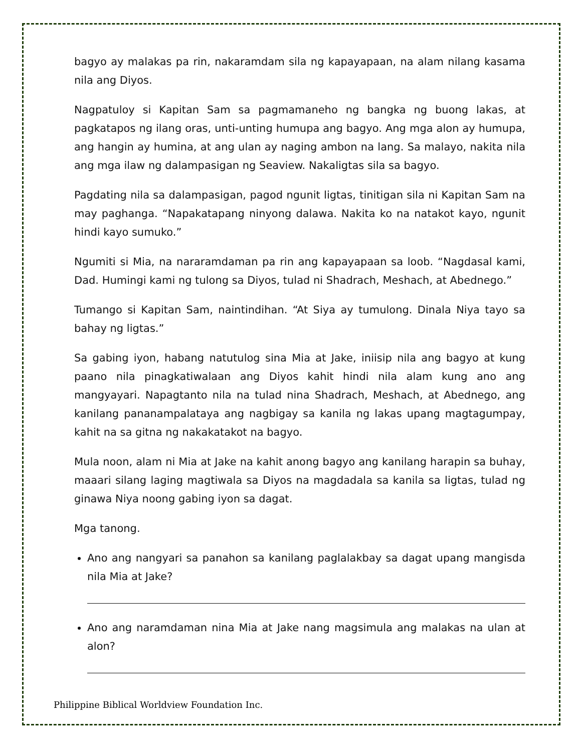bagyo ay malakas pa rin, nakaramdam sila ng kapayapaan, na alam nilang kasama nila ang Diyos.
Nagpatuloy si Kapitan Sam sa pagmamaneho ng bangka ng buong lakas, at pagkatapos ng ilang oras, unti-unting humupa ang bagyo. Ang mga alon ay humupa, ang hangin ay humina, at ang ulan ay naging ambon na lang. Sa malayo, nakita nila ang mga ilaw ng dalampasigan ng Seaview. Nakaligtas sila sa bagyo.
Pagdating nila sa dalampasigan, pagod ngunit ligtas, tinitigan sila ni Kapitan Sam na may paghanga. “Napakatapang ninyong dalawa. Nakita ko na natakot kayo, ngunit hindi kayo sumuko.”
Ngumiti si Mia, na nararamdaman pa rin ang kapayapaan sa loob. “Nagdasal kami, Dad. Humingi kami ng tulong sa Diyos, tulad ni Shadrach, Meshach, at Abednego.”
Tumango si Kapitan Sam, naintindihan. “At Siya ay tumulong. Dinala Niya tayo sa bahay ng ligtas.”
Sa gabing iyon, habang natutulog sina Mia at Jake, iniisip nila ang bagyo at kung paano nila pinagkatiwalaan ang Diyos kahit hindi nila alam kung ano ang mangyayari. Napagtanto nila na tulad nina Shadrach, Meshach, at Abednego, ang kanilang pananampalataya ang nagbigay sa kanila ng lakas upang magtagumpay, kahit na sa gitna ng nakakatakot na bagyo.
Mula noon, alam ni Mia at Jake na kahit anong bagyo ang kanilang harapin sa buhay, maaari silang laging magtiwala sa Diyos na magdadala sa kanila sa ligtas, tulad ng ginawa Niya noong gabing iyon sa dagat.
Mga tanong.
Ano ang nangyari sa panahon sa kanilang paglalakbay sa dagat upang mangisda nila Mia at Jake?
Ano ang naramdaman nina Mia at Jake nang magsimula ang malakas na ulan at alon?
Philippine Biblical Worldview Foundation Inc.